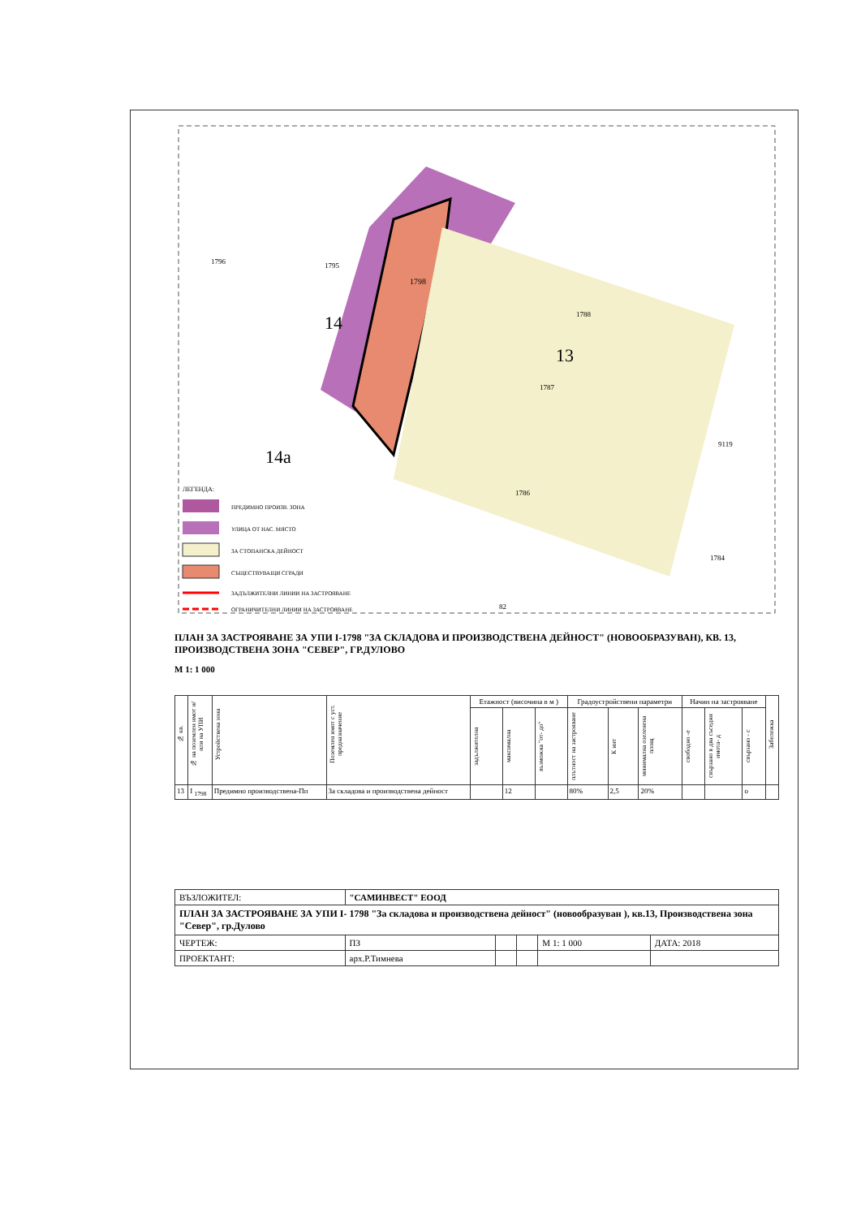1798
1796
1795
1788
1787
1786
9119
1784
82
14
13
14a
ЛЕГЕНДА:
ПРЕДИМНО ПРОИЗВ. ЗОНА
УЛИЦА ОТ НАС. МЯСТО
ЗА СТОПАНСКА ДЕЙНОСТ
СЪЩЕСТВУВАЩИ СГРАДИ
ЗАДЪЛЖИТЕЛНИ ЛИНИИ НА ЗАСТРОЯВАНЕ
ОГРАНИЧИТЕЛНИ ЛИНИИ НА ЗАСТРОЯВАНЕ
ПЛАН ЗА ЗАСТРОЯВАНЕ ЗА УПИ I-1798 "ЗА СКЛАДОВА И ПРОИЗВОДСТВЕНА ДЕЙНОСТ" (НОВООБРАЗУВАН), КВ. 13, ПРОИЗВОДСТВЕНА ЗОНА "СЕВЕР", ГР.ДУЛОВО
М 1: 1 000
| № кв. | № на поземлен имот и/или на УПИ | Устройствена зона | Поземлен имот с уст. предназначение | Етажност (височина в м ) | | | Градоустройствени параметри | | | Начин на застрояване | | | Забележка |
| --- | --- | --- | --- | --- | --- | --- | --- | --- | --- | --- | --- | --- | --- |
| | | | | задължителна | максимална | възможна "от- до" | плътност на застрояване | К инт | минимална озеленена площ | свободно -е | свързано в два съседни имота- д | свързано - с | |
| 13 | I <sub>1798</sub> | Предимно производствена-Пп | За складова и производствена дейност | | 12 | | 80% | 2,5 | 20% | | | о | |
| ВЪЗЛОЖИТЕЛ: | "САМИНВЕСТ" ЕООД | | | | |
| ПЛАН ЗА ЗАСТРОЯВАНЕ ЗА УПИ I- 1798 "За складова и производствена дейност" (новообразуван ), кв.13, Производствена зона "Север", гр.Дулово | | | | | |
| ЧЕРТЕЖ: | ПЗ | | | М 1: 1 000 | ДАТА: 2018 |
| ПРОЕКТАНТ: | арх.Р.Тимнева | | | | |